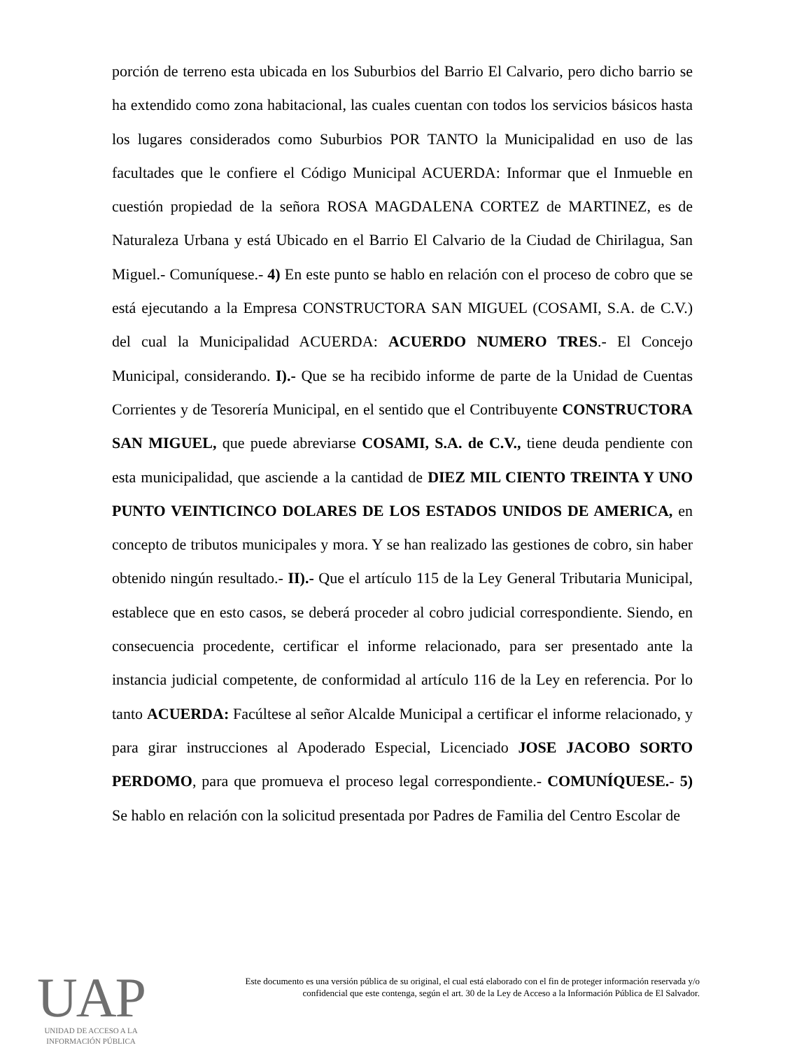porción de terreno esta ubicada en los Suburbios del Barrio El Calvario, pero dicho barrio se ha extendido como zona habitacional, las cuales cuentan con todos los servicios básicos hasta los lugares considerados como Suburbios POR TANTO la Municipalidad en uso de las facultades que le confiere el Código Municipal ACUERDA: Informar que el Inmueble en cuestión propiedad de la señora ROSA MAGDALENA CORTEZ de MARTINEZ, es de Naturaleza Urbana y está Ubicado en el Barrio El Calvario de la Ciudad de Chirilagua, San Miguel.- Comuníquese.- 4) En este punto se hablo en relación con el proceso de cobro que se está ejecutando a la Empresa CONSTRUCTORA SAN MIGUEL (COSAMI, S.A. de C.V.) del cual la Municipalidad ACUERDA: ACUERDO NUMERO TRES.- El Concejo Municipal, considerando. I).- Que se ha recibido informe de parte de la Unidad de Cuentas Corrientes y de Tesorería Municipal, en el sentido que el Contribuyente CONSTRUCTORA SAN MIGUEL, que puede abreviarse COSAMI, S.A. de C.V., tiene deuda pendiente con esta municipalidad, que asciende a la cantidad de DIEZ MIL CIENTO TREINTA Y UNO PUNTO VEINTICINCO DOLARES DE LOS ESTADOS UNIDOS DE AMERICA, en concepto de tributos municipales y mora. Y se han realizado las gestiones de cobro, sin haber obtenido ningún resultado.- II).- Que el artículo 115 de la Ley General Tributaria Municipal, establece que en esto casos, se deberá proceder al cobro judicial correspondiente. Siendo, en consecuencia procedente, certificar el informe relacionado, para ser presentado ante la instancia judicial competente, de conformidad al artículo 116 de la Ley en referencia. Por lo tanto ACUERDA: Facúltese al señor Alcalde Municipal a certificar el informe relacionado, y para girar instrucciones al Apoderado Especial, Licenciado JOSE JACOBO SORTO PERDOMO, para que promueva el proceso legal correspondiente.- COMUNÍQUESE.- 5) Se hablo en relación con la solicitud presentada por Padres de Familia del Centro Escolar de
UAP
UNIDAD DE ACCESO A LA
INFORMACIÓN PÚBLICA
Este documento es una versión pública de su original, el cual está elaborado con el fin de proteger información reservada y/o
confidencial que este contenga, según el art. 30 de la Ley de Acceso a la Información Pública de El Salvador.